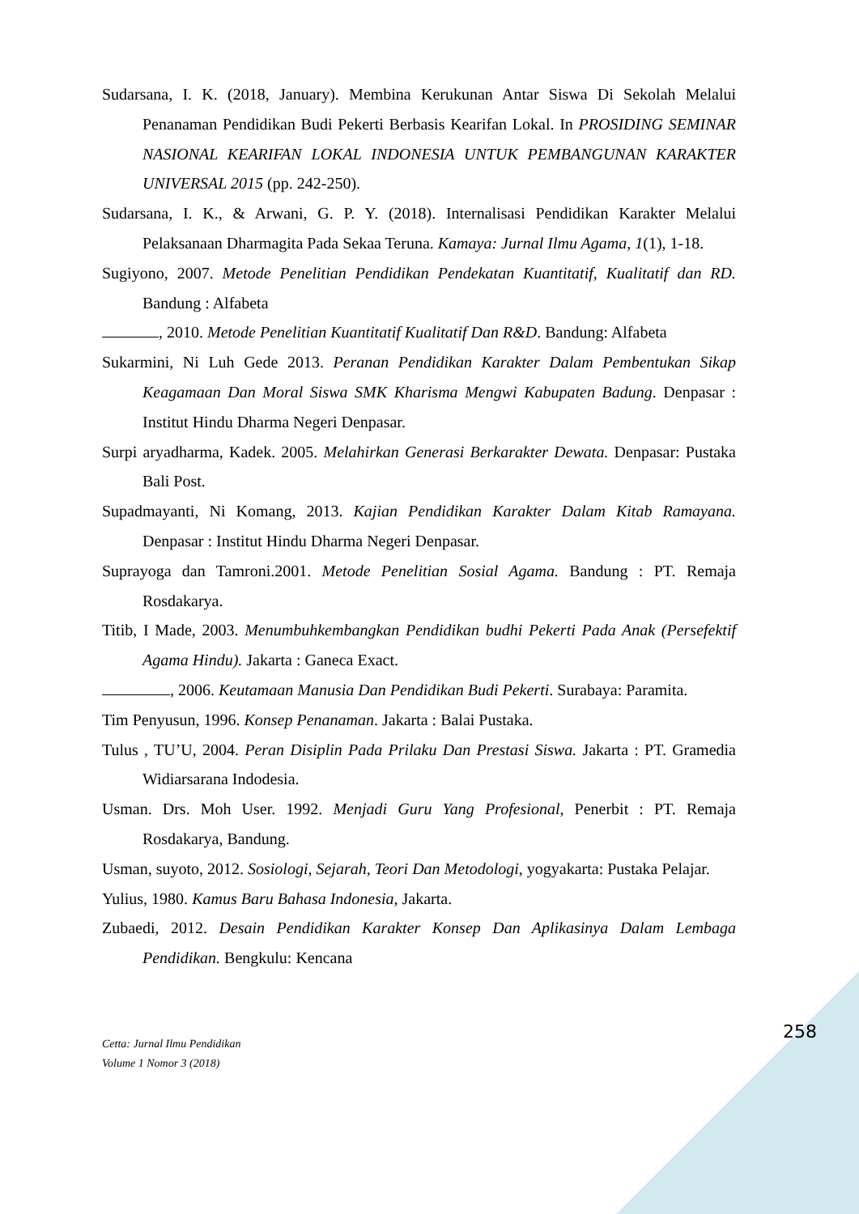Sudarsana, I. K. (2018, January). Membina Kerukunan Antar Siswa Di Sekolah Melalui Penanaman Pendidikan Budi Pekerti Berbasis Kearifan Lokal. In PROSIDING SEMINAR NASIONAL KEARIFAN LOKAL INDONESIA UNTUK PEMBANGUNAN KARAKTER UNIVERSAL 2015 (pp. 242-250).
Sudarsana, I. K., & Arwani, G. P. Y. (2018). Internalisasi Pendidikan Karakter Melalui Pelaksanaan Dharmagita Pada Sekaa Teruna. Kamaya: Jurnal Ilmu Agama, 1(1), 1-18.
Sugiyono, 2007. Metode Penelitian Pendidikan Pendekatan Kuantitatif, Kualitatif dan RD. Bandung : Alfabeta
, 2010. Metode Penelitian Kuantitatif Kualitatif Dan R&D. Bandung: Alfabeta
Sukarmini, Ni Luh Gede 2013. Peranan Pendidikan Karakter Dalam Pembentukan Sikap Keagamaan Dan Moral Siswa SMK Kharisma Mengwi Kabupaten Badung. Denpasar : Institut Hindu Dharma Negeri Denpasar.
Surpi aryadharma, Kadek. 2005. Melahirkan Generasi Berkarakter Dewata. Denpasar: Pustaka Bali Post.
Supadmayanti, Ni Komang, 2013. Kajian Pendidikan Karakter Dalam Kitab Ramayana. Denpasar : Institut Hindu Dharma Negeri Denpasar.
Suprayoga dan Tamroni.2001. Metode Penelitian Sosial Agama. Bandung : PT. Remaja Rosdakarya.
Titib, I Made, 2003. Menumbuhkembangkan Pendidikan budhi Pekerti Pada Anak (Persefektif Agama Hindu). Jakarta : Ganeca Exact.
, 2006. Keutamaan Manusia Dan Pendidikan Budi Pekerti. Surabaya: Paramita.
Tim Penyusun, 1996. Konsep Penanaman. Jakarta : Balai Pustaka.
Tulus , TU’U, 2004. Peran Disiplin Pada Prilaku Dan Prestasi Siswa. Jakarta : PT. Gramedia Widiarsarana Indodesia.
Usman. Drs. Moh User. 1992. Menjadi Guru Yang Profesional, Penerbit : PT. Remaja Rosdakarya, Bandung.
Usman, suyoto, 2012. Sosiologi, Sejarah, Teori Dan Metodologi, yogyakarta: Pustaka Pelajar.
Yulius, 1980. Kamus Baru Bahasa Indonesia, Jakarta.
Zubaedi, 2012. Desain Pendidikan Karakter Konsep Dan Aplikasinya Dalam Lembaga Pendidikan. Bengkulu: Kencana
258
Cetta: Jurnal Ilmu Pendidikan
Volume 1 Nomor 3 (2018)